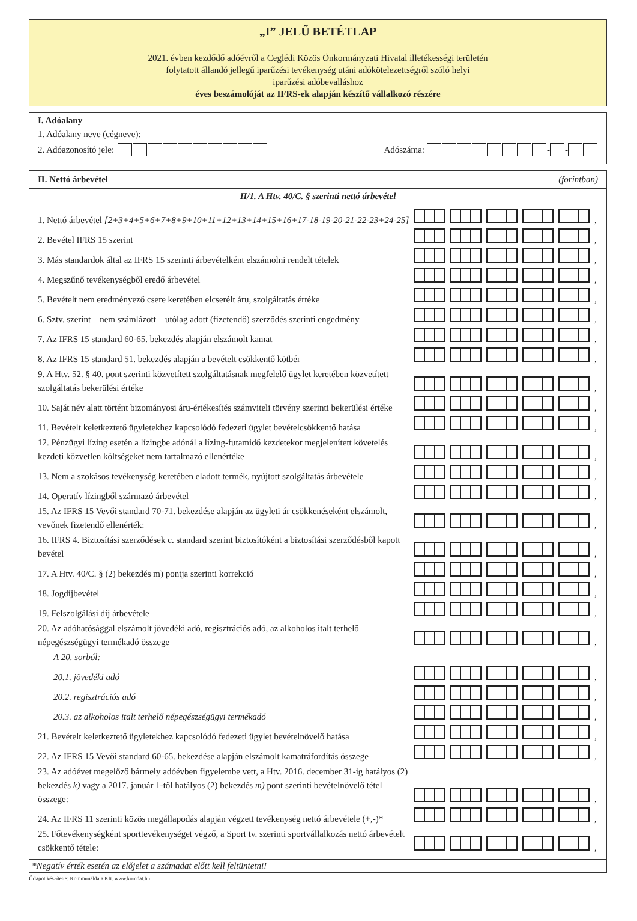„I” JELŰ BETÉTLAP
2021. évben kezdődő adóévről a Ceglédi Közös Önkormányzati Hivatal illetékességi területén
folytatott állandó jellegű iparűzési tevékenység utáni adókötelezettségről szóló helyi
iparűzési adóbevalláshoz
éves beszámolóját az IFRS-ek alapján készítő vállalkozó részére
I. Adóalany
1. Adóalany neve (cégneve):
2. Adóazonosító jele: Adószáma: - -
II. Nettó árbevétel (forintban)
II/1. A Htv. 40/C. § szerinti nettó árbevétel
| 1. Nettó árbevétel [2+3+4+5+6+7+8+9+10+11+12+13+14+15+16+17-18-19-20-21-22-23+24-25] | , |
| 2. Bevétel IFRS 15 szerint | , |
| 3. Más standardok által az IFRS 15 szerinti árbevételként elszámolni rendelt tételek | , |
| 4. Megszűnő tevékenységből eredő árbevétel | , |
| 5. Bevételt nem eredményező csere keretében elcserélt áru, szolgáltatás értéke | , |
| 6. Sztv. szerint – nem számlázott – utólag adott (fizetendő) szerződés szerinti engedmény | , |
| 7. Az IFRS 15 standard 60-65. bekezdés alapján elszámolt kamat | , |
| 8. Az IFRS 15 standard 51. bekezdés alapján a bevételt csökkentő kötbér | , |
| 9. A Htv. 52. § 40. pont szerinti közvetített szolgáltatásnak megfelelő ügylet keretében közvetített szolgáltatás bekerülési értéke | , |
| 10. Saját név alatt történt bizományosi áru-értékesítés számviteli törvény szerinti bekerülési értéke | , |
| 11. Bevételt keletkeztető ügyletekhez kapcsolódó fedezeti ügylet bevételcsökkentő hatása | , |
| 12. Pénzügyi lízing esetén a lízingbe adónál a lízing-futamidő kezdetekor megjelenített követelés kezdeti közvetlen költségeket nem tartalmazó ellenértéke | , |
| 13. Nem a szokásos tevékenység keretében eladott termék, nyújtott szolgáltatás árbevétele | , |
| 14. Operatív lízingből származó árbevétel | , |
| 15. Az IFRS 15 Vevői standard 70-71. bekezdése alapján az ügyleti ár csökkenéseként elszámolt, vevőnek fizetendő ellenérték: | , |
| 16. IFRS 4. Biztosítási szerződések c. standard szerint biztosítóként a biztosítási szerződésből kapott bevétel | , |
| 17. A Htv. 40/C. § (2) bekezdés m) pontja szerinti korrekció | , |
| 18. Jogdíjbevétel | , |
| 19. Felszolgálási díj árbevétele | , |
| 20. Az adóhatósággal elszámolt jövedéki adó, regisztrációs adó, az alkoholos italt terhelő népegészségügyi termékadó összege | , |
| A 20. sorból: | |
| 20.1. jövedéki adó | , |
| 20.2. regisztrációs adó | , |
| 20.3. az alkoholos italt terhelő népegészségügyi termékadó | , |
| 21. Bevételt keletkeztető ügyletekhez kapcsolódó fedezeti ügylet bevételnövelő hatása | , |
| 22. Az IFRS 15 Vevői standard 60-65. bekezdése alapján elszámolt kamatráfordítás összege | , |
| 23. Az adóévet megelőző bármely adóévben figyelembe vett, a Htv. 2016. december 31-ig hatályos (2) bekezdés k) vagy a 2017. január 1-től hatályos (2) bekezdés m) pont szerinti bevételnövelő tétel összege: | , |
| 24. Az IFRS 11 szerinti közös megállapodás alapján végzett tevékenység nettó árbevétele (+,-)* | , |
| 25. Főtevékenységként sporttevékenységet végző, a Sport tv. szerinti sportvállalkozás nettó árbevételt csökkentő tétele: | , |
*Negatív érték esetén az előjelet a számadat előtt kell feltüntetni!
Űrlapot készítette: Kommunáldata Kft. www.komdat.hu